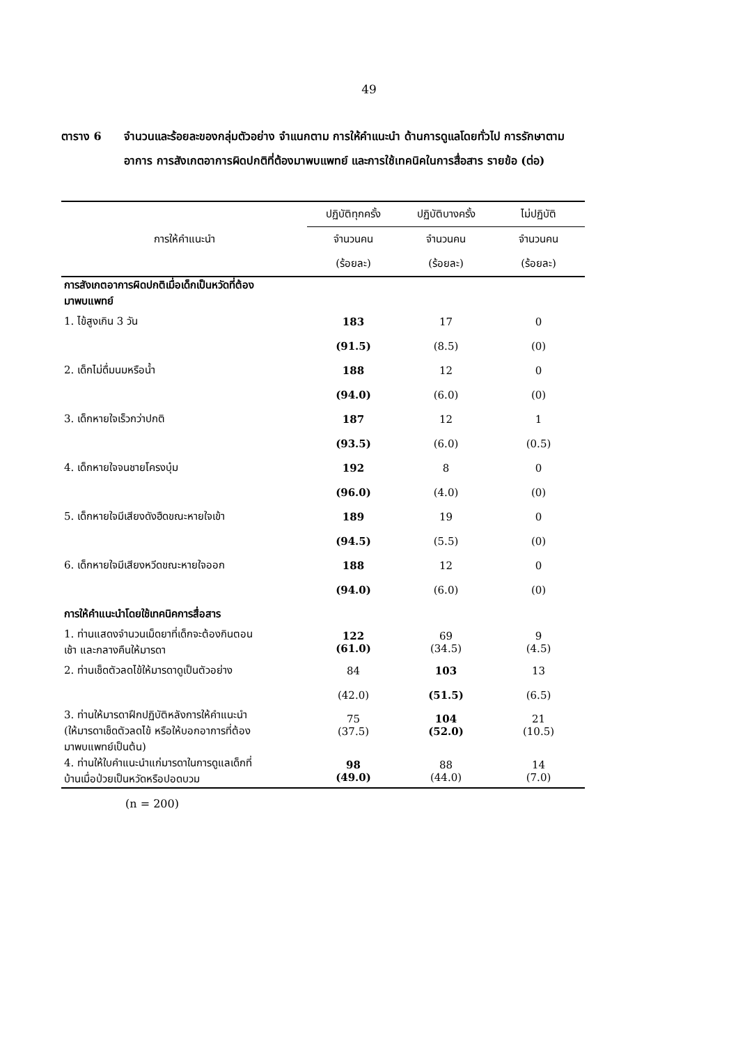49
ตาราง 6 จำนวนและร้อยละของกลุ่มตัวอย่าง จำแนกตาม การให้คำแนะนำ ด้านการดูแลโดยทั่วไป การรักษาตามอาการ การสังเกตอาการผิดปกติที่ต้องมาพบแพทย์ และการใช้เทคนิคในการสื่อสาร รายข้อ (ต่อ)
| การให้คำแนะนำ | ปฏิบัติทุกครั้ง | ปฏิบัติบางครั้ง | ไม่ปฏิบัติ |
| --- | --- | --- | --- |
| | จำนวนคน | จำนวนคน | จำนวนคน |
| | (ร้อยละ) | (ร้อยละ) | (ร้อยละ) |
| การสังเกตอาการผิดปกติเมื่อเด็กเป็นหวัดที่ต้อง มาพบแพทย์ | | | |
| 1. ไข้สูงเกิน 3 วัน | 183 | 17 | 0 |
| | (91.5) | (8.5) | (0) |
| 2. เด็กไม่ดื่มนมหรือน้ำ | 188 | 12 | 0 |
| | (94.0) | (6.0) | (0) |
| 3. เด็กหายใจเร็วกว่าปกติ | 187 | 12 | 1 |
| | (93.5) | (6.0) | (0.5) |
| 4. เด็กหายใจจนชายโครงบุ๋ม | 192 | 8 | 0 |
| | (96.0) | (4.0) | (0) |
| 5. เด็กหายใจมีเสียงดังฮืดขณะหายใจเข้า | 189 | 19 | 0 |
| | (94.5) | (5.5) | (0) |
| 6. เด็กหายใจมีเสียงหวีดขณะหายใจออก | 188 | 12 | 0 |
| | (94.0) | (6.0) | (0) |
| การให้คำแนะนำโดยใช้เทคนิคการสื่อสาร | | | |
| 1. ท่านแสดงจำนวนเม็ดยาที่เด็กจะต้องกินตอน เช้า และกลางคืนให้มารดา | 122 (61.0) | 69 (34.5) | 9 (4.5) |
| 2. ท่านเช็ดตัวลดไข้ให้มารดาดูเป็นตัวอย่าง | 84 | 103 | 13 |
| | (42.0) | (51.5) | (6.5) |
| 3. ท่านให้มารดาฝึกปฏิบัติหลังการให้คำแนะนำ (ให้มารดาเช็ดตัวลดไข้ หรือให้บอกอาการที่ต้อง มาพบแพทย์เป็นต้น) | 75 (37.5) | 104 (52.0) | 21 (10.5) |
| 4. ท่านให้ใบคำแนะนำแก่มารดาในการดูแลเด็กที่ บ้านเมื่อป่วยเป็นหวัดหรือปอดบวม | 98 (49.0) | 88 (44.0) | 14 (7.0) |
(n = 200)